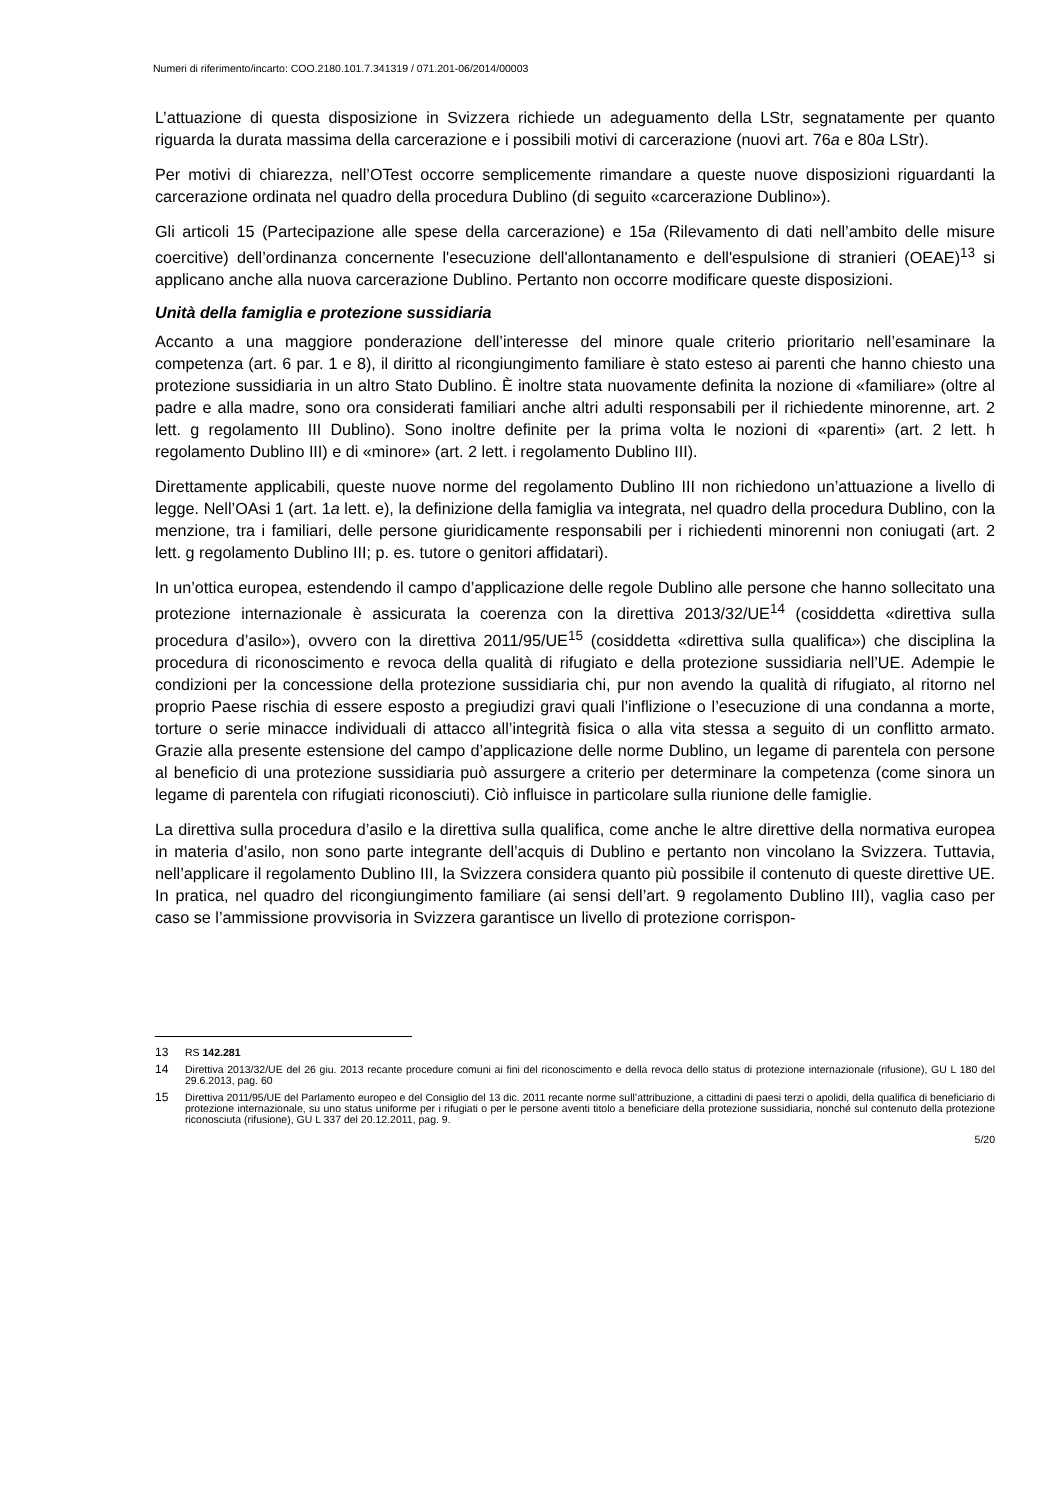Numeri di riferimento/incarto: COO.2180.101.7.341319 / 071.201-06/2014/00003
L’attuazione di questa disposizione in Svizzera richiede un adeguamento della LStr, segnatamente per quanto riguarda la durata massima della carcerazione e i possibili motivi di carcerazione (nuovi art. 76a e 80a LStr).
Per motivi di chiarezza, nell’OTest occorre semplicemente rimandare a queste nuove disposizioni riguardanti la carcerazione ordinata nel quadro della procedura Dublino (di seguito «carcerazione Dublino»).
Gli articoli 15 (Partecipazione alle spese della carcerazione) e 15a (Rilevamento di dati nell’ambito delle misure coercitive) dell’ordinanza concernente l'esecuzione dell'allontanamento e dell'espulsione di stranieri (OEAE)<sup>13</sup> si applicano anche alla nuova carcerazione Dublino. Pertanto non occorre modificare queste disposizioni.
Unità della famiglia e protezione sussidiaria
Accanto a una maggiore ponderazione dell’interesse del minore quale criterio prioritario nell’esaminare la competenza (art. 6 par. 1 e 8), il diritto al ricongiungimento familiare è stato esteso ai parenti che hanno chiesto una protezione sussidiaria in un altro Stato Dublino. È inoltre stata nuovamente definita la nozione di «familiare» (oltre al padre e alla madre, sono ora considerati familiari anche altri adulti responsabili per il richiedente minorenne, art. 2 lett. g regolamento III Dublino). Sono inoltre definite per la prima volta le nozioni di «parenti» (art. 2 lett. h regolamento Dublino III) e di «minore» (art. 2 lett. i regolamento Dublino III).
Direttamente applicabili, queste nuove norme del regolamento Dublino III non richiedono un’attuazione a livello di legge. Nell’OAsi 1 (art. 1a lett. e), la definizione della famiglia va integrata, nel quadro della procedura Dublino, con la menzione, tra i familiari, delle persone giuridicamente responsabili per i richiedenti minorenni non coniugati (art. 2 lett. g regolamento Dublino III; p. es. tutore o genitori affidatari).
In un’ottica europea, estendendo il campo d’applicazione delle regole Dublino alle persone che hanno sollecitato una protezione internazionale è assicurata la coerenza con la direttiva 2013/32/UE<sup>14</sup> (cosiddetta «direttiva sulla procedura d’asilo»), ovvero con la direttiva 2011/95/UE<sup>15</sup> (cosiddetta «direttiva sulla qualifica») che disciplina la procedura di riconoscimento e revoca della qualità di rifugiato e della protezione sussidiaria nell’UE. Adempie le condizioni per la concessione della protezione sussidiaria chi, pur non avendo la qualità di rifugiato, al ritorno nel proprio Paese rischia di essere esposto a pregiudizi gravi quali l’inflizione o l’esecuzione di una condanna a morte, torture o serie minacce individuali di attacco all’integrità fisica o alla vita stessa a seguito di un conflitto armato. Grazie alla presente estensione del campo d’applicazione delle norme Dublino, un legame di parentela con persone al beneficio di una protezione sussidiaria può assurgere a criterio per determinare la competenza (come sinora un legame di parentela con rifugiati riconosciuti). Ciò influisce in particolare sulla riunione delle famiglie.
La direttiva sulla procedura d’asilo e la direttiva sulla qualifica, come anche le altre direttive della normativa europea in materia d’asilo, non sono parte integrante dell’acquis di Dublino e pertanto non vincolano la Svizzera. Tuttavia, nell’applicare il regolamento Dublino III, la Svizzera considera quanto più possibile il contenuto di queste direttive UE. In pratica, nel quadro del ricongiungimento familiare (ai sensi dell’art. 9 regolamento Dublino III), vaglia caso per caso se l’ammissione provvisoria in Svizzera garantisce un livello di protezione corrispon-
13 RS 142.281
14 Direttiva 2013/32/UE del 26 giu. 2013 recante procedure comuni ai fini del riconoscimento e della revoca dello status di protezione internazionale (rifusione), GU L 180 del 29.6.2013, pag. 60
15 Direttiva 2011/95/UE del Parlamento europeo e del Consiglio del 13 dic. 2011 recante norme sull’attribuzione, a cittadini di paesi terzi o apolidi, della qualifica di beneficiario di protezione internazionale, su uno status uniforme per i rifugiati o per le persone aventi titolo a beneficiare della protezione sussidiaria, nonché sul contenuto della protezione riconosciuta (rifusione), GU L 337 del 20.12.2011, pag. 9.
5/20